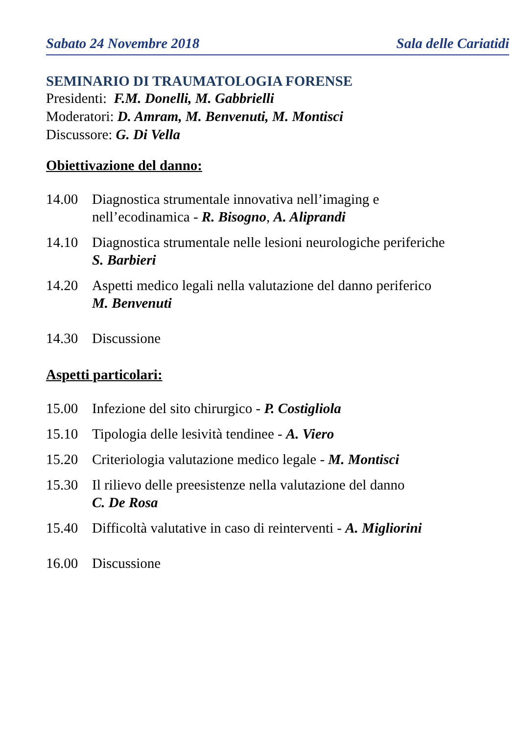Sabato 24 Novembre 2018 Sala delle Cariatidi
SEMINARIO DI TRAUMATOLOGIA FORENSE
Presidenti: F.M. Donelli, M. Gabbrielli
Moderatori: D. Amram, M. Benvenuti, M. Montisci
Discussore: G. Di Vella
Obiettivazione del danno:
14.00 Diagnostica strumentale innovativa nell’imaging e
nell’ecodinamica - R. Bisogno, A. Aliprandi
14.10 Diagnostica strumentale nelle lesioni neurologiche periferiche
S. Barbieri
14.20 Aspetti medico legali nella valutazione del danno periferico
M. Benvenuti
14.30 Discussione
Aspetti particolari:
15.00 Infezione del sito chirurgico - P. Costigliola
15.10 Tipologia delle lesività tendinee - A. Viero
15.20 Criteriologia valutazione medico legale - M. Montisci
15.30 Il rilievo delle preesistenze nella valutazione del danno
C. De Rosa
15.40 Difficoltà valutative in caso di reinterventi - A. Migliorini
16.00 Discussione